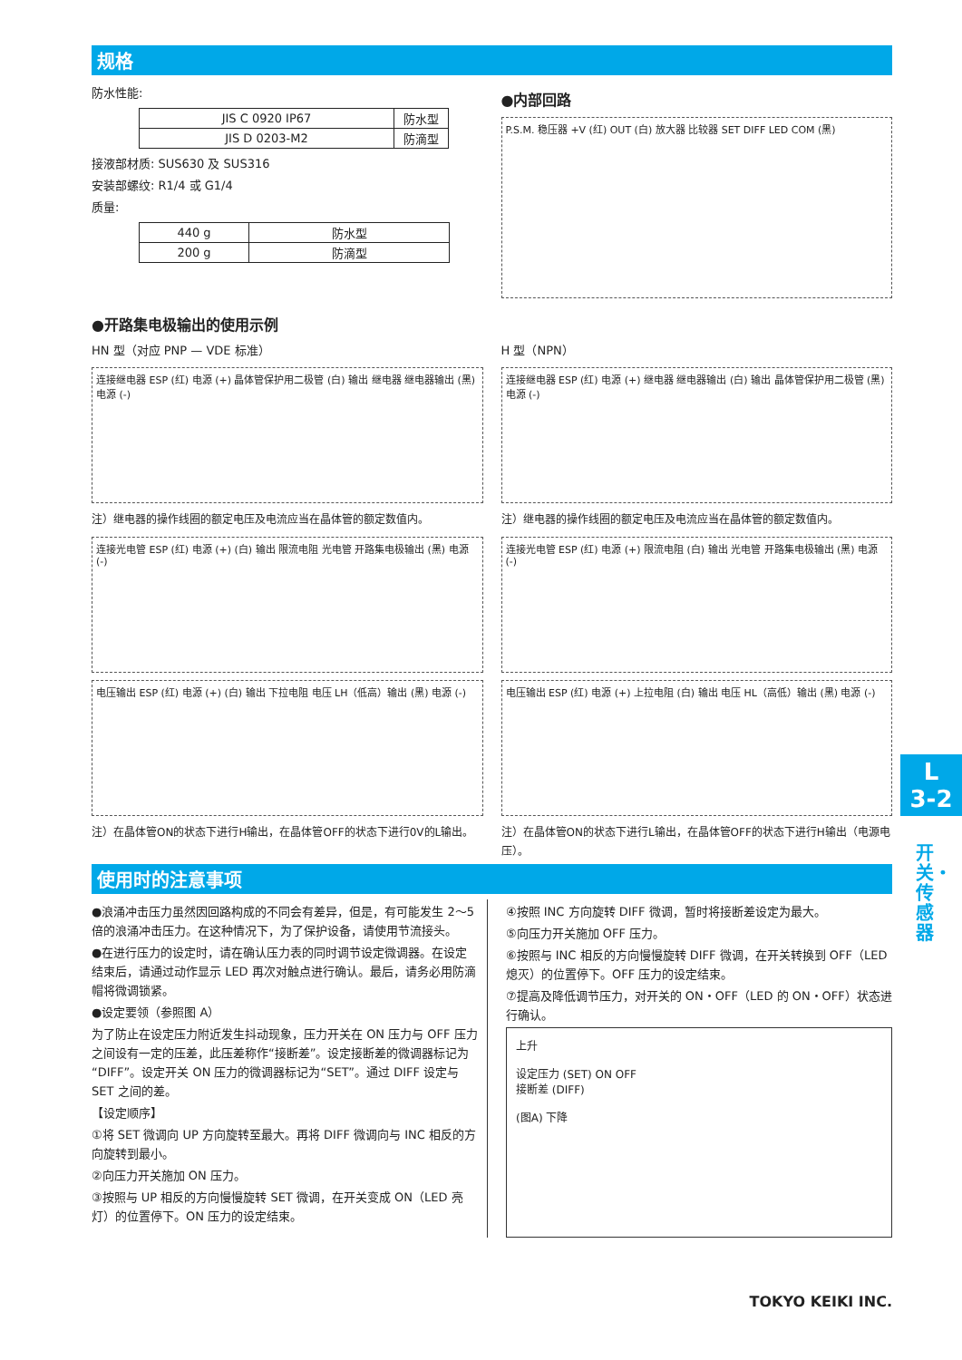规格
防水性能:
| JIS C 0920 IP67 | 防水型 |
| JIS D 0203-M2 | 防滴型 |
接液部材质: SUS630 及 SUS316
安装部螺纹: R1/4 或 G1/4
质量:
| 440 g | 防水型 |
| 200 g | 防滴型 |
●内部回路
P.S.M. 稳压器 +V (红) OUT (白) 放大器 比较器 SET DIFF LED COM (黑)
●开路集电极输出的使用示例
HN 型（对应 PNP — VDE 标准）
连接继电器 ESP (红) 电源 (+) 晶体管保护用二极管 (白) 输出 继电器 继电器输出 (黑) 电源 (-)
注）继电器的操作线圈的额定电压及电流应当在晶体管的额定数值内。
连接光电管 ESP (红) 电源 (+) (白) 输出 限流电阻 光电管 开路集电极输出 (黑) 电源 (-)
电压输出 ESP (红) 电源 (+) (白) 输出 下拉电阻 电压 LH（低高）输出 (黑) 电源 (-)
注）在晶体管ON的状态下进行H输出，在晶体管OFF的状态下进行0V的L输出。
H 型（NPN）
连接继电器 ESP (红) 电源 (+) 继电器 继电器输出 (白) 输出 晶体管保护用二极管 (黑) 电源 (-)
注）继电器的操作线圈的额定电压及电流应当在晶体管的额定数值内。
连接光电管 ESP (红) 电源 (+) 限流电阻 (白) 输出 光电管 开路集电极输出 (黑) 电源 (-)
电压输出 ESP (红) 电源 (+) 上拉电阻 (白) 输出 电压 HL（高低）输出 (黑) 电源 (-)
注）在晶体管ON的状态下进行L输出，在晶体管OFF的状态下进行H输出（电源电压）。
使用时的注意事项
●浪涌冲击压力虽然因回路构成的不同会有差异，但是，有可能发生 2～5 倍的浪涌冲击压力。在这种情况下，为了保护设备，请使用节流接头。
●在进行压力的设定时，请在确认压力表的同时调节设定微调器。在设定结束后，请通过动作显示 LED 再次对触点进行确认。最后，请务必用防滴帽将微调锁紧。
●设定要领（参照图 A）
为了防止在设定压力附近发生抖动现象，压力开关在 ON 压力与 OFF 压力之间设有一定的压差，此压差称作“接断差”。设定接断差的微调器标记为“DIFF”。设定开关 ON 压力的微调器标记为“SET”。通过 DIFF 设定与 SET 之间的差。
【设定顺序】
①将 SET 微调向 UP 方向旋转至最大。再将 DIFF 微调向与 INC 相反的方向旋转到最小。
②向压力开关施加 ON 压力。
③按照与 UP 相反的方向慢慢旋转 SET 微调，在开关变成 ON（LED 亮灯）的位置停下。ON 压力的设定结束。
④按照 INC 方向旋转 DIFF 微调，暂时将接断差设定为最大。
⑤向压力开关施加 OFF 压力。
⑥按照与 INC 相反的方向慢慢旋转 DIFF 微调，在开关转换到 OFF（LED 熄灭）的位置停下。OFF 压力的设定结束。
⑦提高及降低调节压力，对开关的 ON・OFF（LED 的 ON・OFF）状态进行确认。
上升
设定压力 (SET) ON OFF
接断差 (DIFF)
(图A) 下降
TOKYO KEIKI INC.
L
3-2
开关・传感器